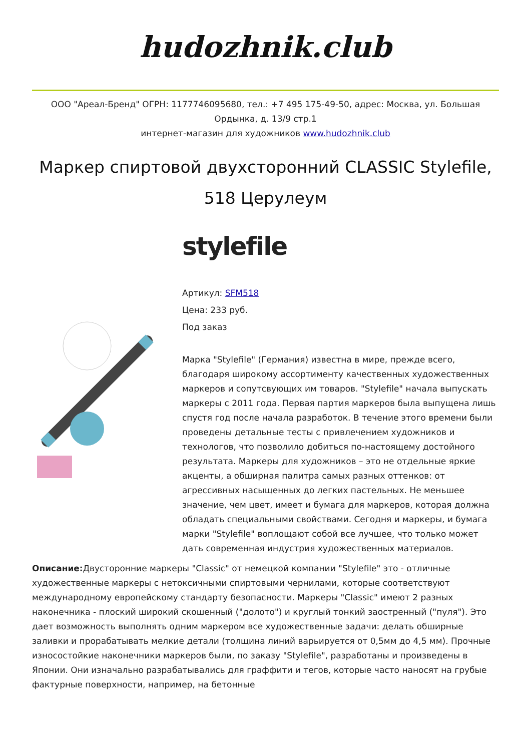hudozhnik.club
ООО "Ареал-Бренд" ОГРН: 1177746095680, тел.: +7 495 175-49-50, адрес: Москва, ул. Большая Ордынка, д. 13/9 стр.1
интернет-магазин для художников www.hudozhnik.club
Маркер спиртовой двухсторонний CLASSIC Stylefile, 518 Церулеум
stylefile
Артикул: SFM518
Цена: 233 руб.
Под заказ
Марка "Stylefile" (Германия) известна в мире, прежде всего, благодаря широкому ассортименту качественных художественных маркеров и сопутсвующих им товаров. "Stylefile" начала выпускать маркеры с 2011 года. Первая партия маркеров была выпущена лишь спустя год после начала разработок. В течение этого времени были проведены детальные тесты с привлечением художников и технологов, что позволило добиться по-настоящему достойного результата. Маркеры для художников – это не отдельные яркие акценты, а обширная палитра самых разных оттенков: от агрессивных насыщенных до легких пастельных. Не меньшее значение, чем цвет, имеет и бумага для маркеров, которая должна обладать специальными свойствами. Сегодня и маркеры, и бумага марки "Stylefile" воплощают собой все лучшее, что только может дать современная индустрия художественных материалов.
Описание: Двусторонние маркеры "Classic" от немецкой компании "Stylefile" это - отличные художественные маркеры с нетоксичными спиртовыми чернилами, которые соответствуют международному европейскому стандарту безопасности. Маркеры "Classic" имеют 2 разных наконечника - плоский широкий скошенный ("долото") и круглый тонкий заостренный ("пуля"). Это дает возможность выполнять одним маркером все художественные задачи: делать обширные заливки и прорабатывать мелкие детали (толщина линий варьируется от 0,5мм до 4,5 мм). Прочные износостойкие наконечники маркеров были, по заказу "Stylefile", разработаны и произведены в Японии. Они изначально разрабатывались для граффити и тегов, которые часто наносят на грубые фактурные поверхности, например, на бетонные